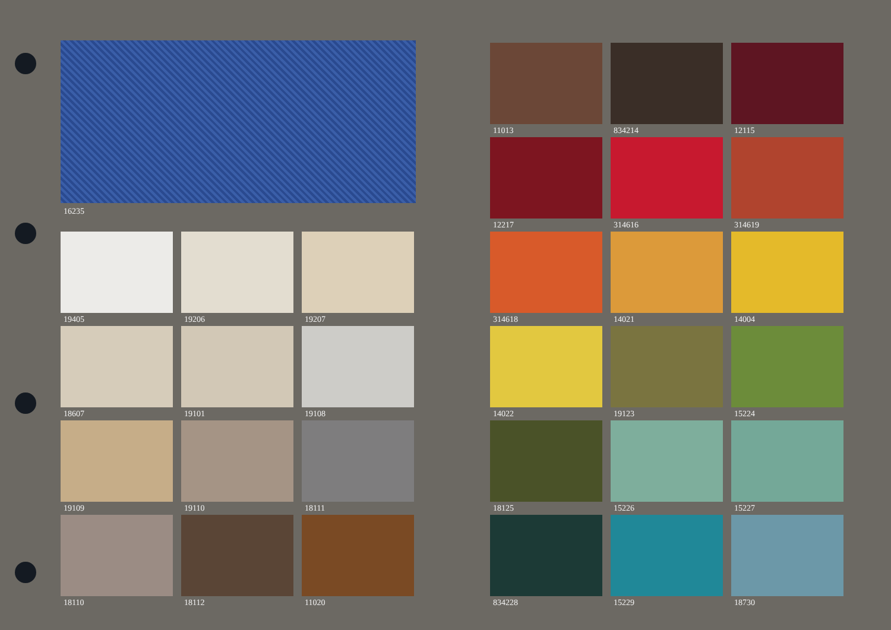16235
19405
19206
19207
18607
19101
19108
19109
19110
18111
18110
18112
11020
11013
834214
12115
12217
314616
314619
314618
14021
14004
14022
19123
15224
18125
15226
15227
834228
15229
18730